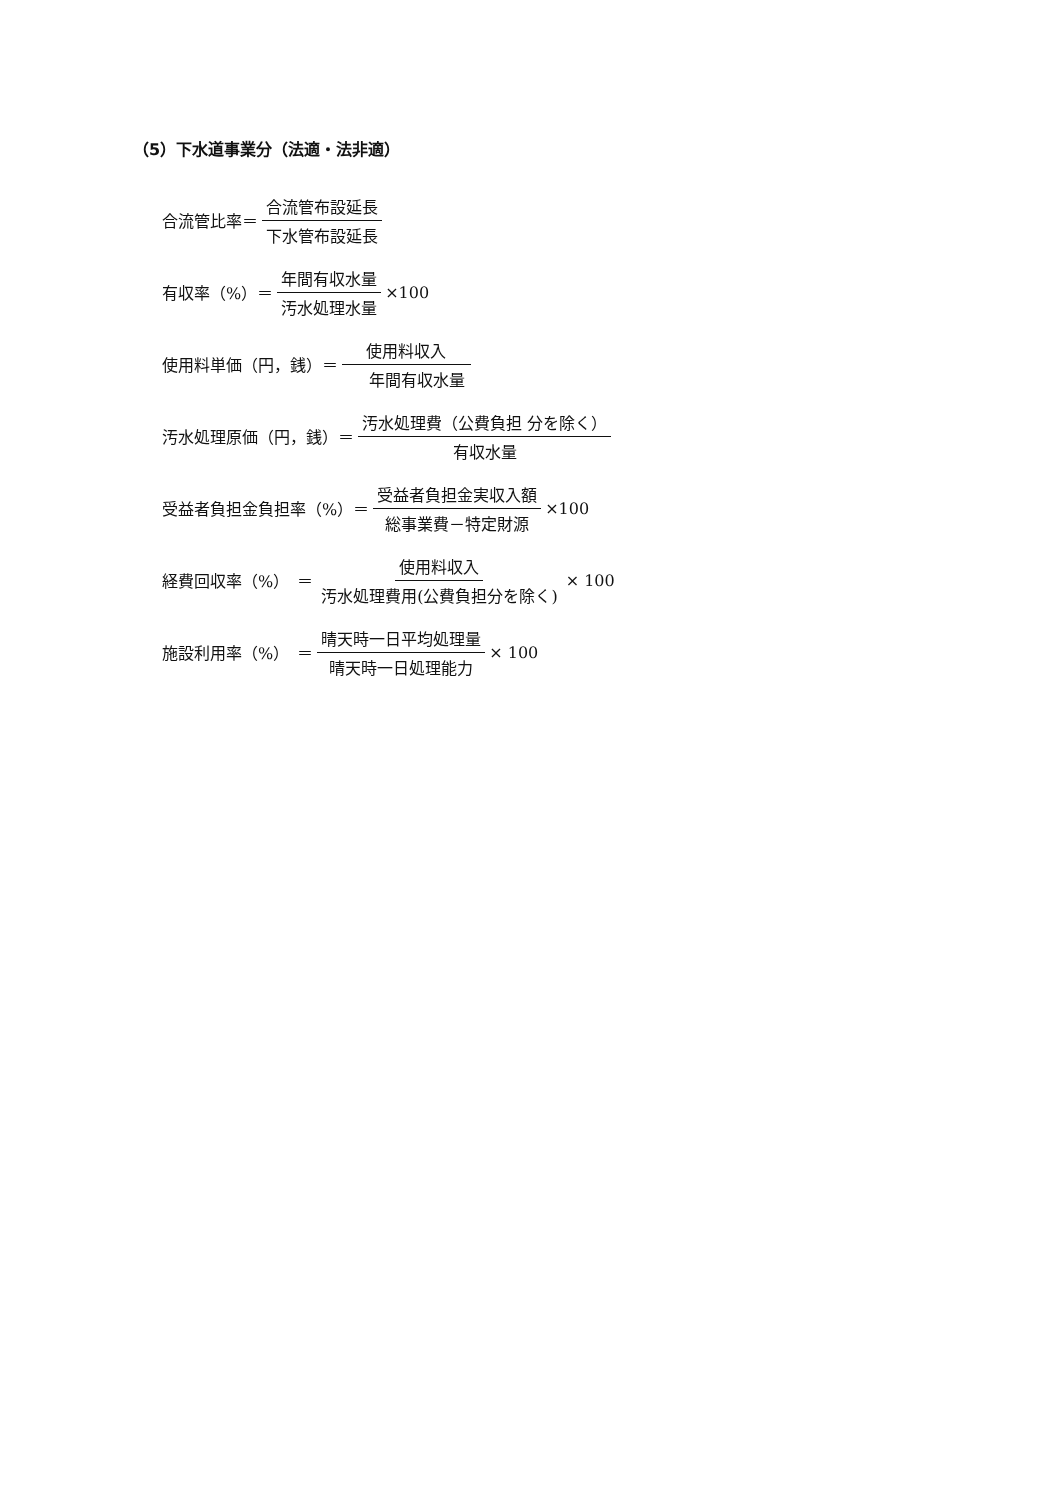（5）下水道事業分（法適・法非適）
合流管比率＝ 合流管布設延長 下水管布設延長
有収率（%）＝ 年間有収水量 汚水処理水量 ×100
使用料単価（円，銭）＝ 使用料収入 年間有収水量
汚水処理原価（円，銭）＝ 汚水処理費（公費負担 分を除く） 有収水量
受益者負担金負担率（%）＝ 受益者負担金実収入額 総事業費－特定財源 ×100
経費回収率（%）　＝ 使用料収入 汚水処理費用(公費負担分を除く) × 100
施設利用率（%）　＝ 晴天時一日平均処理量 晴天時一日処理能力 × 100